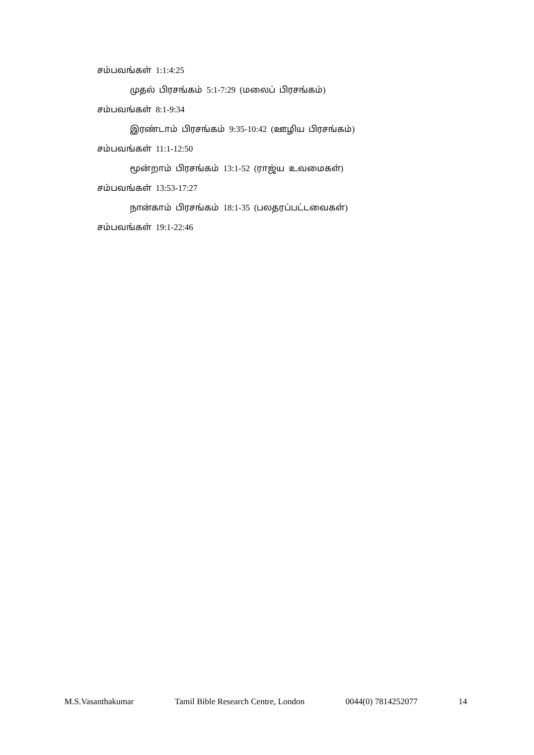சம்பவங்கள் 1:1:4:25
முதல் பிரசங்கம் 5:1-7:29 (மலைப் பிரசங்கம்)
சம்பவங்கள் 8:1-9:34
இரண்டாம் பிரசங்கம் 9:35-10:42 (ஊழிய பிரசங்கம்)
சம்பவங்கள் 11:1-12:50
மூன்றாம் பிரசங்கம் 13:1-52 (ராஜ்ய உவமைகள்)
சம்பவங்கள் 13:53-17:27
நான்காம் பிரசங்கம் 18:1-35 (பலதரப்பட்டவைகள்)
சம்பவங்கள் 19:1-22:46
M.S.Vasanthakumar Tamil Bible Research Centre, London 0044(0) 7814252077 14